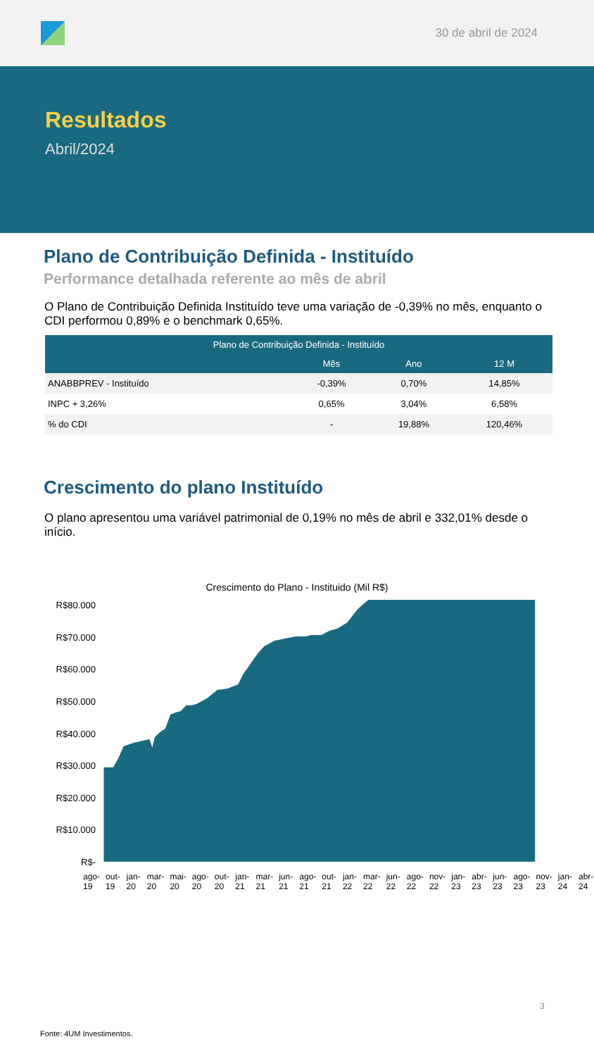30 de abril de 2024
Resultados
Abril/2024
Plano de Contribuição Definida - Instituído
Performance detalhada referente ao mês de abril
O Plano de Contribuição Definida Instituído teve uma variação de -0,39% no mês, enquanto o CDI performou 0,89% e o benchmark 0,65%.
| Plano de Contribuição Definida - Instituído | | | |
| --- | --- | --- | --- |
| | Mês | Ano | 12 M |
| ANABBPREV - Instituído | -0,39% | 0,70% | 14,85% |
| INPC + 3,26% | 0,65% | 3,04% | 6,58% |
| % do CDI | - | 19,88% | 120,46% |
Crescimento do plano Instituído
O plano apresentou uma variável patrimonial de 0,19% no mês de abril e 332,01% desde o início.
Crescimento do Plano - Instituido (Mil R$)
R$80.000
R$70.000
R$60.000
R$50.000
R$40.000
R$30.000
R$20.000
R$10.000
R$-
ago-19 out-19 jan-20 mar-20 mai-20 ago-20 out-20 jan-21 mar-21 jun-21 ago-21 out-21 jan-22 mar-22 jun-22 ago-22 nov-22 jan-23 abr-23 jun-23 ago-23 nov-23 jan-24 abr-24
3
Fonte: 4UM Investimentos.